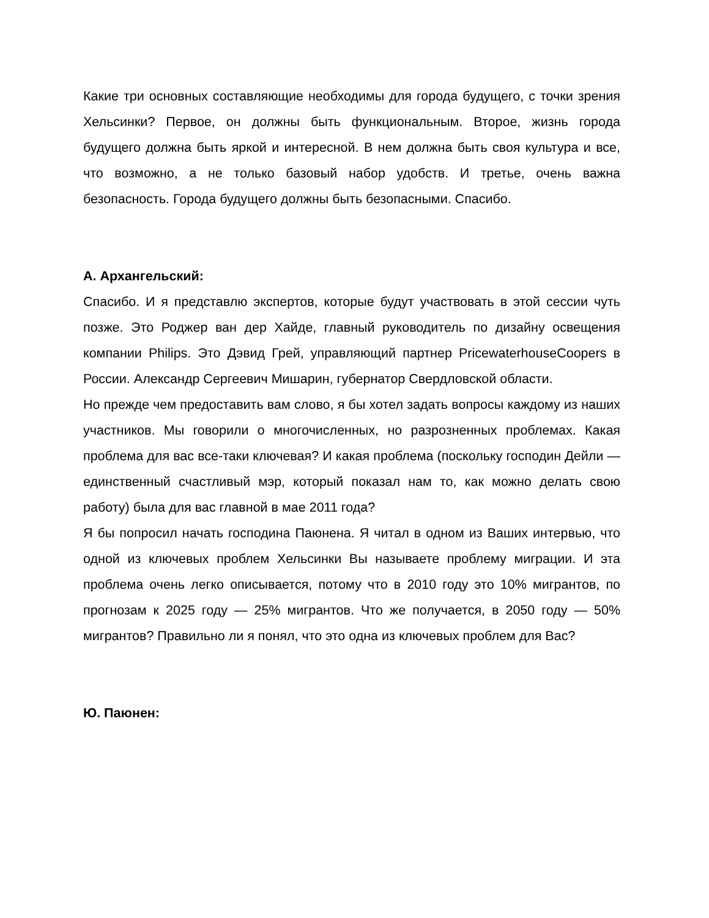Какие три основных составляющие необходимы для города будущего, с точки зрения Хельсинки? Первое, он должны быть функциональным. Второе, жизнь города будущего должна быть яркой и интересной. В нем должна быть своя культура и все, что возможно, а не только базовый набор удобств. И третье, очень важна безопасность. Города будущего должны быть безопасными. Спасибо.
А. Архангельский:
Спасибо. И я представлю экспертов, которые будут участвовать в этой сессии чуть позже. Это Роджер ван дер Хайде, главный руководитель по дизайну освещения компании Philips. Это Дэвид Грей, управляющий партнер PricewaterhouseCoopers в России. Александр Сергеевич Мишарин, губернатор Свердловской области.
Но прежде чем предоставить вам слово, я бы хотел задать вопросы каждому из наших участников. Мы говорили о многочисленных, но разрозненных проблемах. Какая проблема для вас все-таки ключевая? И какая проблема (поскольку господин Дейли — единственный счастливый мэр, который показал нам то, как можно делать свою работу) была для вас главной в мае 2011 года?
Я бы попросил начать господина Паюнена. Я читал в одном из Ваших интервью, что одной из ключевых проблем Хельсинки Вы называете проблему миграции. И эта проблема очень легко описывается, потому что в 2010 году это 10% мигрантов, по прогнозам к 2025 году — 25% мигрантов. Что же получается, в 2050 году — 50% мигрантов? Правильно ли я понял, что это одна из ключевых проблем для Вас?
Ю. Паюнен: